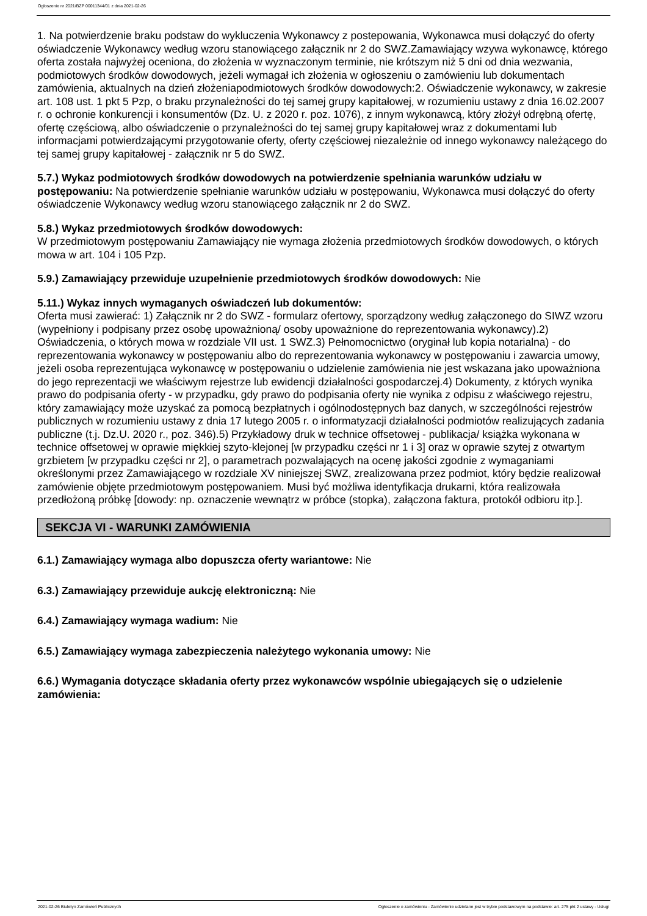Ogłoszenie nr 2021/BZP 00011344/01 z dnia 2021-02-26
1. Na potwierdzenie braku podstaw do wykluczenia Wykonawcy z postepowania, Wykonawca musi dołączyć do oferty oświadczenie Wykonawcy według wzoru stanowiącego załącznik nr 2 do SWZ.Zamawiający wzywa wykonawcę, którego oferta została najwyżej oceniona, do złożenia w wyznaczonym terminie, nie krótszym niż 5 dni od dnia wezwania, podmiotowych środków dowodowych, jeżeli wymagał ich złożenia w ogłoszeniu o zamówieniu lub dokumentach zamówienia, aktualnych na dzień złożeniapodmiotowych środków dowodowych:2. Oświadczenie wykonawcy, w zakresie art. 108 ust. 1 pkt 5 Pzp, o braku przynależności do tej samej grupy kapitałowej, w rozumieniu ustawy z dnia 16.02.2007 r. o ochronie konkurencji i konsumentów (Dz. U. z 2020 r. poz. 1076), z innym wykonawcą, który złożył odrębną ofertę, ofertę częściową, albo oświadczenie o przynależności do tej samej grupy kapitałowej wraz z dokumentami lub informacjami potwierdzającymi przygotowanie oferty, oferty częściowej niezależnie od innego wykonawcy należącego do tej samej grupy kapitałowej - załącznik nr 5 do SWZ.
5.7.) Wykaz podmiotowych środków dowodowych na potwierdzenie spełniania warunków udziału w postępowaniu: Na potwierdzenie spełnianie warunków udziału w postępowaniu, Wykonawca musi dołączyć do oferty oświadczenie Wykonawcy według wzoru stanowiącego załącznik nr 2 do SWZ.
5.8.) Wykaz przedmiotowych środków dowodowych:
W przedmiotowym postępowaniu Zamawiający nie wymaga złożenia przedmiotowych środków dowodowych, o których mowa w art. 104 i 105 Pzp.
5.9.) Zamawiający przewiduje uzupełnienie przedmiotowych środków dowodowych: Nie
5.11.) Wykaz innych wymaganych oświadczeń lub dokumentów:
Oferta musi zawierać: 1) Załącznik nr 2 do SWZ - formularz ofertowy, sporządzony według załączonego do SIWZ wzoru (wypełniony i podpisany przez osobę upoważnioną/ osoby upoważnione do reprezentowania wykonawcy).2) Oświadczenia, o których mowa w rozdziale VII ust. 1 SWZ.3) Pełnomocnictwo (oryginał lub kopia notarialna) - do reprezentowania wykonawcy w postępowaniu albo do reprezentowania wykonawcy w postępowaniu i zawarcia umowy, jeżeli osoba reprezentująca wykonawcę w postępowaniu o udzielenie zamówienia nie jest wskazana jako upoważniona do jego reprezentacji we właściwym rejestrze lub ewidencji działalności gospodarczej.4) Dokumenty, z których wynika prawo do podpisania oferty - w przypadku, gdy prawo do podpisania oferty nie wynika z odpisu z właściwego rejestru, który zamawiający może uzyskać za pomocą bezpłatnych i ogólnodostępnych baz danych, w szczególności rejestrów publicznych w rozumieniu ustawy z dnia 17 lutego 2005 r. o informatyzacji działalności podmiotów realizujących zadania publiczne (t.j. Dz.U. 2020 r., poz. 346).5) Przykładowy druk w technice offsetowej - publikacja/ książka wykonana w technice offsetowej w oprawie miękkiej szyto-klejonej [w przypadku części nr 1 i 3] oraz w oprawie szytej z otwartym grzbietem [w przypadku części nr 2], o parametrach pozwalających na ocenę jakości zgodnie z wymaganiami określonymi przez Zamawiającego w rozdziale XV niniejszej SWZ, zrealizowana przez podmiot, który będzie realizował zamówienie objęte przedmiotowym postępowaniem. Musi być możliwa identyfikacja drukarni, która realizowała przedłożoną próbkę [dowody: np. oznaczenie wewnątrz w próbce (stopka), załączona faktura, protokół odbioru itp.].
SEKCJA VI - WARUNKI ZAMÓWIENIA
6.1.) Zamawiający wymaga albo dopuszcza oferty wariantowe: Nie
6.3.) Zamawiający przewiduje aukcję elektroniczną: Nie
6.4.) Zamawiający wymaga wadium: Nie
6.5.) Zamawiający wymaga zabezpieczenia należytego wykonania umowy: Nie
6.6.) Wymagania dotyczące składania oferty przez wykonawców wspólnie ubiegających się o udzielenie zamówienia:
2021-02-26 Biuletyn Zamówień Publicznych Ogłoszenie o zamówieniu - Zamówienie udzielane jest w trybie podstawowym na podstawie: art. 275 pkt 2 ustawy - Usługi